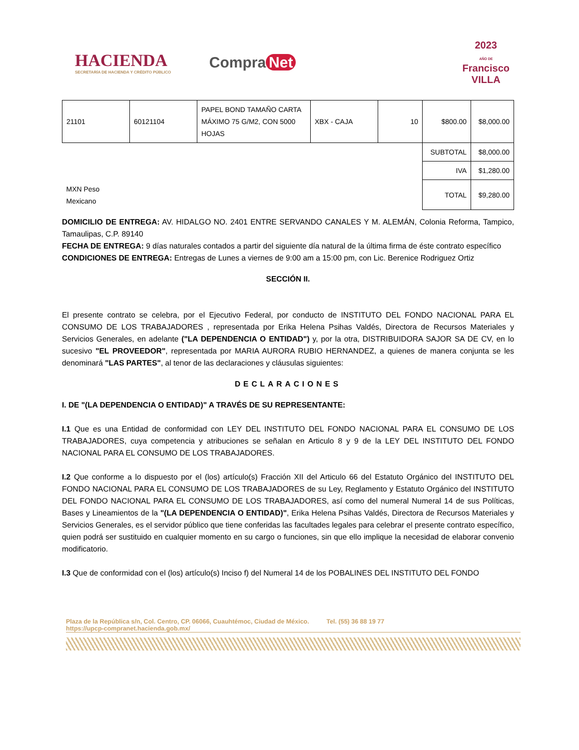HACIENDA
SECRETARÍA DE HACIENDA Y CRÉDITO PÚBLICO
Compra Net
2023
AÑO DE
Francisco
VILLA
| 21101 | 60121104 | PAPEL BOND TAMAÑO CARTA MÁXIMO 75 G/M2, CON 5000 HOJAS | XBX - CAJA | 10 | $800.00 | $8,000.00 |
| | | | | | SUBTOTAL | $8,000.00 |
| | | | | | IVA | $1,280.00 |
| MXN Peso Mexicano | | | | | TOTAL | $9,280.00 |
DOMICILIO DE ENTREGA: AV. HIDALGO NO. 2401 ENTRE SERVANDO CANALES Y M. ALEMÁN, Colonia Reforma, Tampico, Tamaulipas, C.P. 89140
FECHA DE ENTREGA: 9 días naturales contados a partir del siguiente día natural de la última firma de éste contrato específico
CONDICIONES DE ENTREGA: Entregas de Lunes a viernes de 9:00 am a 15:00 pm, con Lic. Berenice Rodriguez Ortiz
SECCIÓN II.
El presente contrato se celebra, por el Ejecutivo Federal, por conducto de INSTITUTO DEL FONDO NACIONAL PARA EL CONSUMO DE LOS TRABAJADORES , representada por Erika Helena Psihas Valdés, Directora de Recursos Materiales y Servicios Generales, en adelante ("LA DEPENDENCIA O ENTIDAD") y, por la otra, DISTRIBUIDORA SAJOR SA DE CV, en lo sucesivo "EL PROVEEDOR", representada por MARIA AURORA RUBIO HERNANDEZ, a quienes de manera conjunta se les denominará "LAS PARTES", al tenor de las declaraciones y cláusulas siguientes:
DECLARACIONES
I. DE "(LA DEPENDENCIA O ENTIDAD)" A TRAVÉS DE SU REPRESENTANTE:
I.1 Que es una Entidad de conformidad con LEY DEL INSTITUTO DEL FONDO NACIONAL PARA EL CONSUMO DE LOS TRABAJADORES, cuya competencia y atribuciones se señalan en Articulo 8 y 9 de la LEY DEL INSTITUTO DEL FONDO NACIONAL PARA EL CONSUMO DE LOS TRABAJADORES.
I.2 Que conforme a lo dispuesto por el (los) artículo(s) Fracción XII del Articulo 66 del Estatuto Orgánico del INSTITUTO DEL FONDO NACIONAL PARA EL CONSUMO DE LOS TRABAJADORES de su Ley, Reglamento y Estatuto Orgánico del INSTITUTO DEL FONDO NACIONAL PARA EL CONSUMO DE LOS TRABAJADORES, así como del numeral Numeral 14 de sus Políticas, Bases y Lineamientos de la "(LA DEPENDENCIA O ENTIDAD)", Erika Helena Psihas Valdés, Directora de Recursos Materiales y Servicios Generales, es el servidor público que tiene conferidas las facultades legales para celebrar el presente contrato específico, quien podrá ser sustituido en cualquier momento en su cargo o funciones, sin que ello implique la necesidad de elaborar convenio modificatorio.
I.3 Que de conformidad con el (los) artículo(s) Inciso f) del Numeral 14 de los POBALINES DEL INSTITUTO DEL FONDO
Plaza de la República s/n, Col. Centro, CP. 06066, Cuauhtémoc, Ciudad de México. Tel. (55) 36 88 19 77
https://upcp-compranet.hacienda.gob.mx/